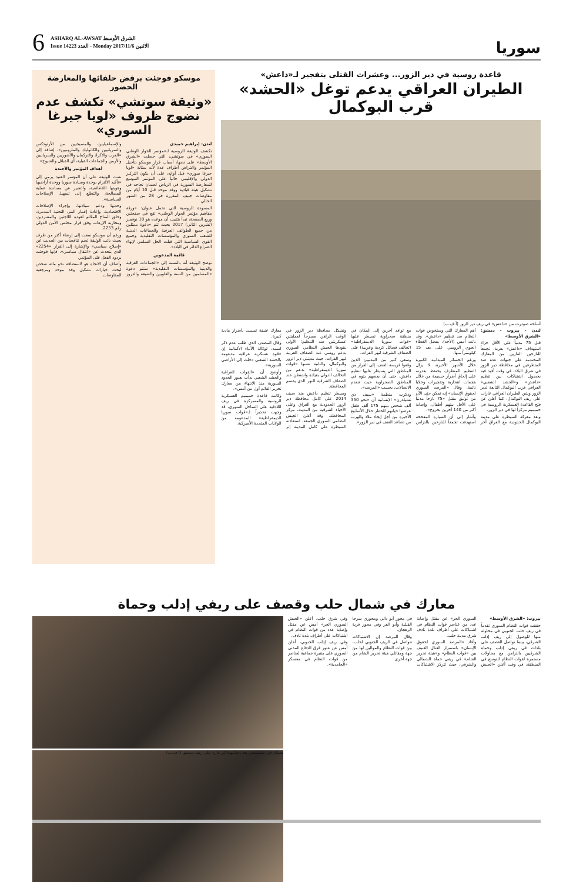6 ASHARQ AL-AWSAT الشرق الأوسط
Issue 14223 العدد - Monday 2017/11/6 الاثنين
سوريا
قاعدة روسية في دير الزور... وعشرات القتلى بتفجير لـ«داعش»
الطيران العراقي يدعم توغل «الحشد» قرب البوكمال
أسلحة صودرت من «داعش» في ريف دير الزور (أ.ف.ب)
لندن - بيروت - دمشق: «الشرق الأوسط»
قتل 75 مدنياً على الأقل جراء استهداف «داعش» بعربة، تجمعاً للنازحين الفارين من المعارك المحتدمة على جبهات عدة ضد المتطرفين في محافظة دير الزور في شرق البلاد، في وقت أفيد فيه بحصول اشتباكات بين تنظيم «داعش» و«الحشد الشعبي» العراقي قرب البوكمال التابعة لدير الزور وشن الطيران العراقي غارات على ريف البوكمال. كما أعلن عن فتح القاعدة العسكرية الروسية في حميميم مركزاً لها في دير الزور.
وتعد معركة السيطرة على مدينة البوكمال الحدودية مع العراق آخر أهم المعارك التي وستخوض قوات النظام ضد تنظيم «داعش». وقد باتت أمس (الأحد)، بفضل الغطاء الجوي الروسي على بعد 15 كيلومتراً منها.
ورغم الخسائر الميدانية الكبيرة خلال الأشهر الأخيرة، لا يزال التنظيم المتطرف يحتفظ بقدرته على إلحاق أضرار جسيمة من خلال هجمات انتحارية وتفجيرات وخلايا نائمة. وقال «المرصد السوري لحقوق الإنسان» إنه تمكن حتى الآن من توثيق مقتل «75 نازحاً مدنياً على الأقل بينهم أطفال، وإصابة أكثر من 140 آخرين بجروح».
وأشار إلى أن السيارة المفخخة استهدفت تجمعاً للنازحين بالتزامن مع توافد آخرين إلى المكان في منطقة صحراوية تسيطر عليها «قوات سوريا الديمقراطية» (تحالف فصائل كردية وعربية) على الضفاف الشرقية لنهر الفرات.
وسعى كثير من المدنيين الذين وقعوا فريسة العنف، إلى الفرار من المناطق التي يسيطر عليها تنظيم داعش، حتى أن بعضهم يتوه في المناطق الصحراوية حيث تنعدم الاتصالات، بحسب «المرصد».
وذكرت منظمة «سيف ذي تشيلدرن» الإنسانية أن «نحو 350 ألف شخص بينهم 175 ألف طفل عرضوا حياتهم للخطر خلال الأسابيع الأخيرة من أجل إيجاد ملاذ والهرب من تصاعد العنف في دير الزور».
وتشكل محافظة دير الزور في الوقت الراهن مسرحاً لعمليتين عسكريتين ضد التنظيم؛ الأولى يقودها الجيش النظامي السوري بدعم روسي عند الضفاف الغربية لنهر الفرات، حيث مدينتي دير الزور والبوكمال، والثانية تشنها «قوات سوريا الديمقراطية» بدعم من التحالف الدولي بقيادة واشنطن عند الضفاف الشرقية للنهر الذي يقسم المحافظة.
وسيطر تنظيم داعش منذ صيف 2014 على كامل محافظة دير الزور الحدودية مع العراق وعلى الأحياء الشرقية من المدينة، مركز المحافظة. وقد أعلن الجيش النظامي السوري الجمعة، استعادته السيطرة على كامل المدينة إثر معارك عنيفة تسببت بأضرار مادية كبيرة.
وقال المصدر، الذي طلب عدم ذكر اسمه، لوكالة الأنباء الألمانية إن «قوة عسكرية عراقية مدعومة بالحشد الشعبي دخلت إلى الأراضي السورية».
وأوضح أن «القوات العراقية والحشد الشعبي بدأت بعبور الحدود السورية منذ الانتهاء من معارك تحرير القائم أول من أمس».
وكانت قاعدة حميميم العسكرية الروسية والمتمركزة في ريف اللاذقية على الساحل السوري، قد وجهت تحذيراً لـ«قوات سوريا الديمقراطية» المدعومة من الولايات المتحدة الأميركية.
موسكو فوجئت برفض حلفائها والمعارضة الحضور
«وثيقة سوتشي» تكشف عدم نضوج ظروف «لويا جيرغا السوري»
لندن: إبراهيم حميدي
تكشف الوثيقة الروسية لـ«مؤتمر الحوار الوطني السوري» في سوتشي، التي حصلت «الشرق الأوسط» على نصها، أسباب قرار موسكو بتأجيل المؤتمر واعتراض أطراف عدة لأنه بمثابة «لويا جيرغا سوري» قبل أوانه، على أن يكون التركيز الدولي والإقليمي حالياً على المؤتمر الموسع للمعارضة السورية في الرياض لضمان نجاحه في تشكيل هيئة قيادية ووفد موحد قبل 10 أيام من مفاوضات جنيف المقررة في 28 من الشهر الحالي.
المسودة الروسية التي تحمل عنوان: «ورقة مفاهيم مؤتمر الحوار الوطني» تقع في صفحتين وربع الصفحة، تبدأ بتثبيت أن موعده هو 18 نوفمبر (تشرين الثاني) 2017 بحيث تتم «دعوة ممثلين من جميع الطوائف العرقية والجماعات الدينية للشعب السوري والمؤسسات التقليدية وجميع القوى السياسية التي قبلت الحل السلمي لإنهاء الصراع الدائر في البلاد».
قائمة المدعوين
توضح الوثيقة أنه بالنسبة إلى «الجماعات العرقية والدينية والمؤسسات التقليدية» ستتم دعوة «المسلمين من السنة والعلويين والشيعة والدروز والإسماعيليين، والمسيحيين من الأرثوذكس والسريانيين والكاثوليك والمارونيين»، إضافة إلى «العرب والأكراد والتركمان والآشوريين والسريانيين والأرمن والجماعات القبلية، أي القبائل والشيوخ».
أهداف المؤتمر والأجندة
نصت الوثيقة على أن المؤتمر العتيد يرمي إلى «تأكيد الالتزام بوحدة وسيادة سوريا ووحدة أراضيها وهويتها اللاطائفية، والتعبير عن مساندة عملية المصالحة، والتطلع إلى تسهيل الإصلاحات السياسية».
وحدتها ودعم سيادتها، وإجراء الإصلاحات الاقتصادية، وإعادة إعمار البنى التحتية المدمرة، وخلق المناخ الملائم لعودة اللاجئين والمشردين، ومحاربة الإرهاب وفق قرار مجلس الأمن الدولي رقم 2253.
ورغم أن موسكو سعت إلى إرضاء أكثر من طرف بحيث باتت الوثيقة تضم تناقضات بين الحديث عن «إصلاح سياسي» والإشارة إلى القرار «2254» الذي يتحدث عن «انتقال سياسي»، فإنها فوجئت بردود الفعل على المؤتمر.
وأضاف أن الاتجاه هو لاستضافة نحو مائة شخص لبحث خيارات تشكيل وفد موحد ومرجعية المفاوضات.
معارك في شمال حلب وقصف على ريفي إدلب وحماة
بيروت: «الشرق الأوسط»
حققت قوات النظام السوري تقدماً في ريف حلب الجنوبي في محاولة منها للوصول إلى ريف إدلب الشرقي، بينما تواصل القصف على بلدات في ريفي إدلب وحماة الشرقيين بالتزامن مع محاولات مستمرة لقوات النظام للتوسع في المنطقة، في وقت أعلن «الجيش السوري الحر» عن مقتل وإصابة عدد من عناصر قوات النظام في اشتباكات على أطراف بلدة تادف شرق مدينة حلب.
وأفاد «المرصد السوري لحقوق الإنسان» باستمرار القتال العنيف بين «قوات النظام» و«هيئة تحرير الشام» في ريفي حماة الشمالي والشرقي، حيث تتركز الاشتباكات في محور أبو دالي ومحوري سرحا القبلية وأبو الغر وفي محور قرية الرهجان.
وقال المرصد إن الاشتباكات تتواصل في الريف الجنوبي لحلب، بين قوات النظام والموالين لها من جهة ومقاتلي هيئة تحرير الشام من جهة أخرى.
وفي شرق حلب، أعلن «الجيش السوري الحر» أمس عن مقتل وإصابة عدد من قوات النظام في اشتباكات على أطراف بلدة تادف.
وفي ريف إدلب الجنوبي، أعلن أمس عن عثور فرق الدفاع المدني السوري على مقبرة جماعية لعناصر من قوات النظام في معسكر «الحامدية».
صبيان في مستشفى بعد إصابتهما إثر غارة على ريف دمشق (أ.ف.ب)